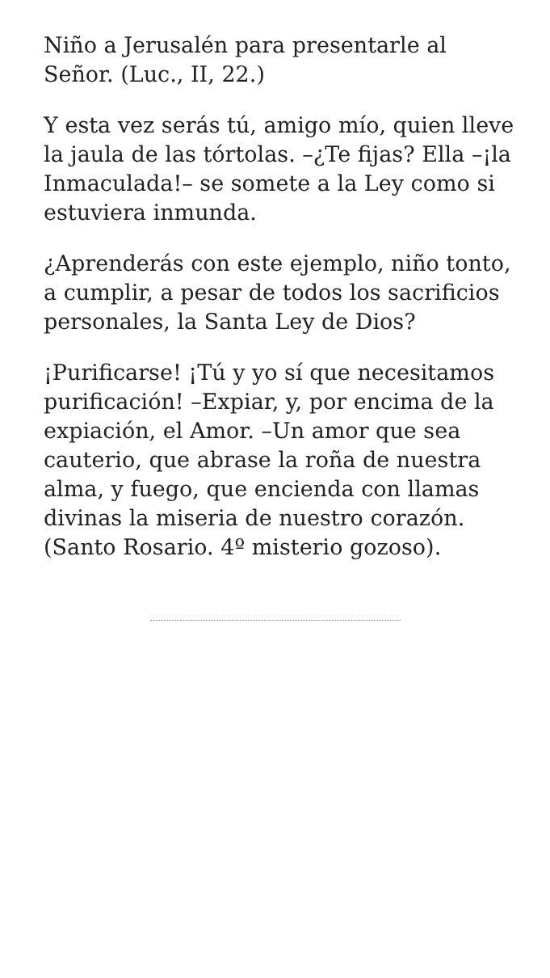Niño a Jerusalén para presentarle al Señor. (Luc., II, 22.)
Y esta vez serás tú, amigo mío, quien lleve la jaula de las tórtolas. –¿Te fijas? Ella –¡la Inmaculada!– se somete a la Ley como si estuviera inmunda.
¿Aprenderás con este ejemplo, niño tonto, a cumplir, a pesar de todos los sacrificios personales, la Santa Ley de Dios?
¡Purificarse! ¡Tú y yo sí que necesitamos purificación! –Expiar, y, por encima de la expiación, el Amor. –Un amor que sea cauterio, que abrase la roña de nuestra alma, y fuego, que encienda con llamas divinas la miseria de nuestro corazón. (Santo Rosario. 4º misterio gozoso).